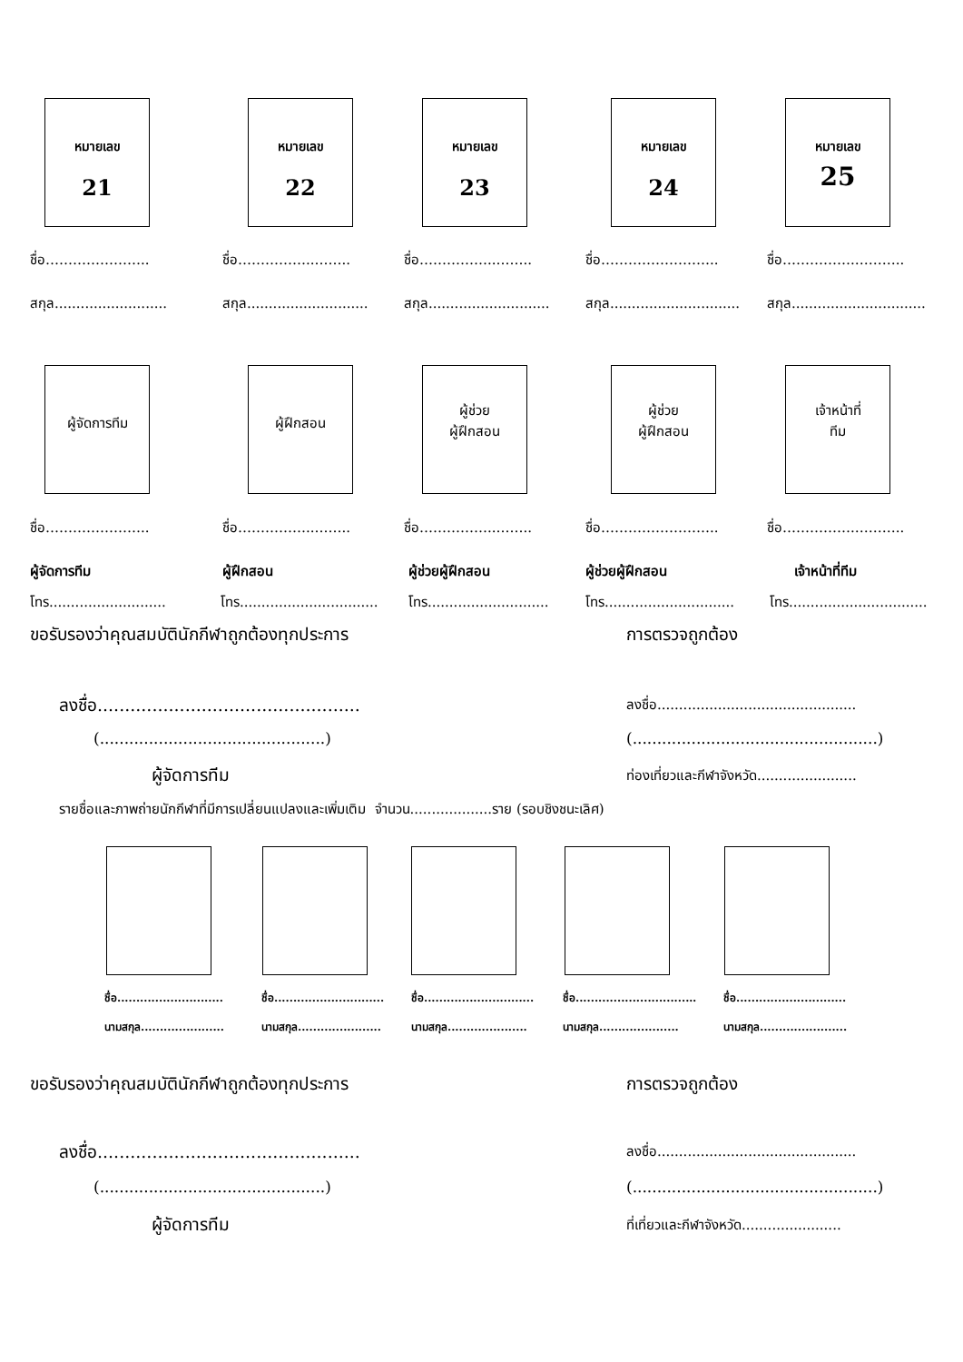หมายเลข
21
หมายเลข
22
หมายเลข
23
หมายเลข
24
หมายเลข
25
ชื่อ………………….. ชื่อ……………..…….. ชื่อ……………..…….. ชื่อ…………………….. ชื่อ…………….………..
สกุล.......................... สกุล............................ สกุล............................ สกุล.............................. สกุล...............................
ผู้จัดการทีม ผู้ฝึกสอน
ผู้ช่วย
ผู้ฝึกสอน
ผู้ช่วย
ผู้ฝึกสอน
เจ้าหน้าที่
ทีม
ชื่อ………………….. ชื่อ……………..…….. ชื่อ……………..…….. ชื่อ…………………….. ชื่อ…………….………..
ผู้จัดการทีม ผู้ฝึกสอน ผู้ช่วยผู้ฝึกสอน ผู้ช่วยผู้ฝึกสอน เจ้าหน้าที่ทีม
โทร........................... โทร................................ โทร............................ โทร.............................. โทร................................
ขอรับรองว่าคุณสมบัตินักกีฬาถูกต้องทุกประการ การตรวจถูกต้อง
ลงชื่อ................................................ ลงชื่อ..............................................
(..............................................) (..................................................)
ผู้จัดการทีม ท่องเที่ยวและกีฬาจังหวัด.......................
รายชื่อและภาพถ่ายนักกีฬาที่มีการเปลี่ยนแปลงและเพิ่มเติม จำนวน...................ราย (รอบชิงชนะเลิศ)
ชื่อ............................
นามสกุล......................
ชื่อ.............................
นามสกุล......................
ชื่อ.............................
นามสกุล.....................
ชื่อ.............................…
นามสกุล.....................
ชื่อ.............................
นามสกุล.......................
ขอรับรองว่าคุณสมบัตินักกีฬาถูกต้องทุกประการ การตรวจถูกต้อง
ลงชื่อ................................................ ลงชื่อ..............................................
(..............................................) (..................................................)
ผู้จัดการทีม ที่เที่ยวและกีฬาจังหวัด.......................